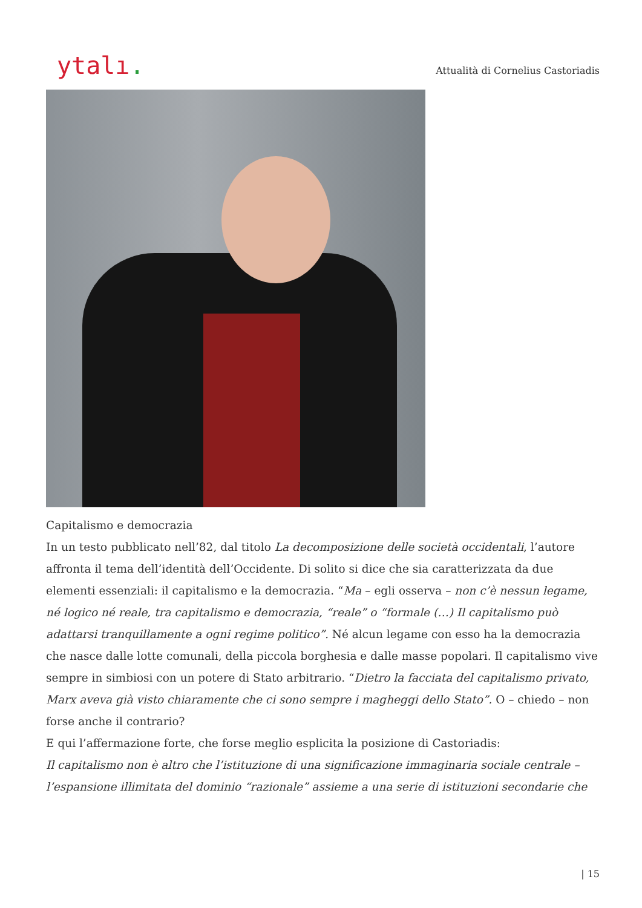ytalı.
Attualità di Cornelius Castoriadis
Capitalismo e democrazia
In un testo pubblicato nell’82, dal titolo La decomposizione delle società occidentali, l’autore affronta il tema dell’identità dell’Occidente. Di solito si dice che sia caratterizzata da due elementi essenziali: il capitalismo e la democrazia. “Ma – egli osserva – non c’è nessun legame, né logico né reale, tra capitalismo e democrazia, “reale” o “formale (…) Il capitalismo può adattarsi tranquillamente a ogni regime politico”. Né alcun legame con esso ha la democrazia che nasce dalle lotte comunali, della piccola borghesia e dalle masse popolari. Il capitalismo vive sempre in simbiosi con un potere di Stato arbitrario. “Dietro la facciata del capitalismo privato, Marx aveva già visto chiaramente che ci sono sempre i magheggi dello Stato”. O – chiedo – non forse anche il contrario?
E qui l’affermazione forte, che forse meglio esplicita la posizione di Castoriadis:
Il capitalismo non è altro che l’istituzione di una significazione immaginaria sociale centrale – l’espansione illimitata del dominio “razionale” assieme a una serie di istituzioni secondarie che
| 15